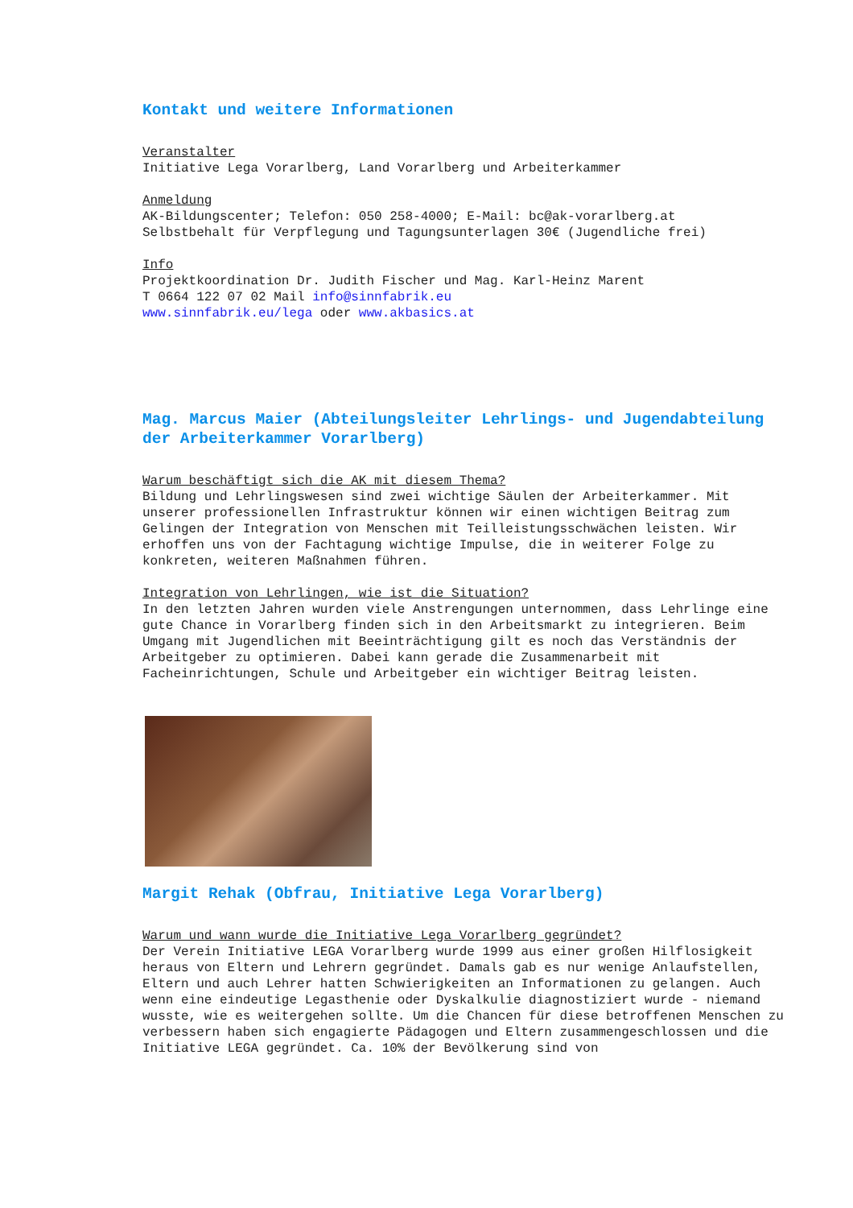Kontakt und weitere Informationen
Veranstalter Initiative Lega Vorarlberg, Land Vorarlberg und Arbeiterkammer
Anmeldung AK-Bildungscenter; Telefon: 050 258-4000; E-Mail: bc@ak-vorarlberg.at Selbstbehalt für Verpflegung und Tagungsunterlagen 30€ (Jugendliche frei)
Info Projektkoordination Dr. Judith Fischer und Mag. Karl-Heinz Marent T 0664 122 07 02 Mail info@sinnfabrik.eu www.sinnfabrik.eu/lega oder www.akbasics.at
Mag. Marcus Maier (Abteilungsleiter Lehrlings- und Jugendabteilung der Arbeiterkammer Vorarlberg)
Warum beschäftigt sich die AK mit diesem Thema? Bildung und Lehrlingswesen sind zwei wichtige Säulen der Arbeiterkammer. Mit unserer professionellen Infrastruktur können wir einen wichtigen Beitrag zum Gelingen der Integration von Menschen mit Teilleistungsschwächen leisten. Wir erhoffen uns von der Fachtagung wichtige Impulse, die in weiterer Folge zu konkreten, weiteren Maßnahmen führen.
Integration von Lehrlingen, wie ist die Situation? In den letzten Jahren wurden viele Anstrengungen unternommen, dass Lehrlinge eine gute Chance in Vorarlberg finden sich in den Arbeitsmarkt zu integrieren. Beim Umgang mit Jugendlichen mit Beeinträchtigung gilt es noch das Verständnis der Arbeitgeber zu optimieren. Dabei kann gerade die Zusammenarbeit mit Facheinrichtungen, Schule und Arbeitgeber ein wichtiger Beitrag leisten.
Margit Rehak (Obfrau, Initiative Lega Vorarlberg)
Warum und wann wurde die Initiative Lega Vorarlberg gegründet? Der Verein Initiative LEGA Vorarlberg wurde 1999 aus einer großen Hilflosigkeit heraus von Eltern und Lehrern gegründet. Damals gab es nur wenige Anlaufstellen, Eltern und auch Lehrer hatten Schwierigkeiten an Informationen zu gelangen. Auch wenn eine eindeutige Legasthenie oder Dyskalkulie diagnostiziert wurde - niemand wusste, wie es weitergehen sollte. Um die Chancen für diese betroffenen Menschen zu verbessern haben sich engagierte Pädagogen und Eltern zusammengeschlossen und die Initiative LEGA gegründet. Ca. 10% der Bevölkerung sind von